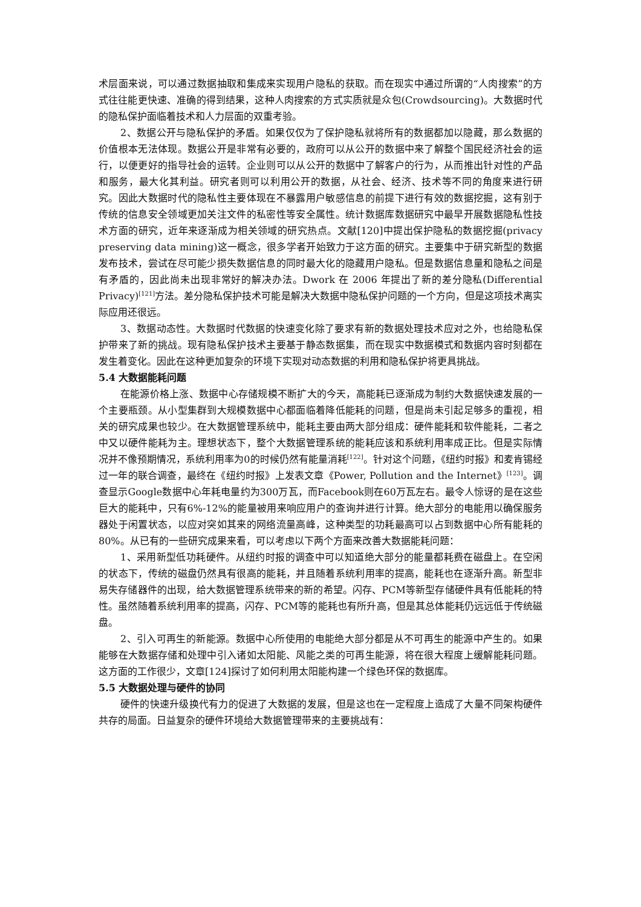术层面来说，可以通过数据抽取和集成来实现用户隐私的获取。而在现实中通过所谓的“人肉搜索”的方式往往能更快速、准确的得到结果，这种人肉搜索的方式实质就是众包(Crowdsourcing)。大数据时代的隐私保护面临着技术和人力层面的双重考验。
2、数据公开与隐私保护的矛盾。如果仅仅为了保护隐私就将所有的数据都加以隐藏，那么数据的价值根本无法体现。数据公开是非常有必要的，政府可以从公开的数据中来了解整个国民经济社会的运行，以便更好的指导社会的运转。企业则可以从公开的数据中了解客户的行为，从而推出针对性的产品和服务，最大化其利益。研究者则可以利用公开的数据，从社会、经济、技术等不同的角度来进行研究。因此大数据时代的隐私性主要体现在不暴露用户敏感信息的前提下进行有效的数据挖掘，这有别于传统的信息安全领域更加关注文件的私密性等安全属性。统计数据库数据研究中最早开展数据隐私性技术方面的研究，近年来逐渐成为相关领域的研究热点。文献[120]中提出保护隐私的数据挖掘(privacy preserving data mining)这一概念，很多学者开始致力于这方面的研究。主要集中于研究新型的数据发布技术，尝试在尽可能少损失数据信息的同时最大化的隐藏用户隐私。但是数据信息量和隐私之间是有矛盾的，因此尚未出现非常好的解决办法。Dwork 在 2006 年提出了新的差分隐私(Differential Privacy)<sup>[121]</sup>方法。差分隐私保护技术可能是解决大数据中隐私保护问题的一个方向，但是这项技术离实际应用还很远。
3、数据动态性。大数据时代数据的快速变化除了要求有新的数据处理技术应对之外，也给隐私保护带来了新的挑战。现有隐私保护技术主要基于静态数据集，而在现实中数据模式和数据内容时刻都在发生着变化。因此在这种更加复杂的环境下实现对动态数据的利用和隐私保护将更具挑战。
5.4 大数据能耗问题
在能源价格上涨、数据中心存储规模不断扩大的今天，高能耗已逐渐成为制约大数据快速发展的一个主要瓶颈。从小型集群到大规模数据中心都面临着降低能耗的问题，但是尚未引起足够多的重视，相关的研究成果也较少。在大数据管理系统中，能耗主要由两大部分组成：硬件能耗和软件能耗，二者之中又以硬件能耗为主。理想状态下，整个大数据管理系统的能耗应该和系统利用率成正比。但是实际情况并不像预期情况，系统利用率为0的时候仍然有能量消耗<sup>[122]</sup>。针对这个问题，《纽约时报》和麦肯锡经过一年的联合调查，最终在《纽约时报》上发表文章《Power, Pollution and the Internet》<sup>[123]</sup>。调查显示Google数据中心年耗电量约为300万瓦，而Facebook则在60万瓦左右。最令人惊讶的是在这些巨大的能耗中，只有6%-12%的能量被用来响应用户的查询并进行计算。绝大部分的电能用以确保服务器处于闲置状态，以应对突如其来的网络流量高峰，这种类型的功耗最高可以占到数据中心所有能耗的80%。从已有的一些研究成果来看，可以考虑以下两个方面来改善大数据能耗问题：
1、采用新型低功耗硬件。从纽约时报的调查中可以知道绝大部分的能量都耗费在磁盘上。在空闲的状态下，传统的磁盘仍然具有很高的能耗，并且随着系统利用率的提高，能耗也在逐渐升高。新型非易失存储器件的出现，给大数据管理系统带来的新的希望。闪存、PCM等新型存储硬件具有低能耗的特性。虽然随着系统利用率的提高，闪存、PCM等的能耗也有所升高，但是其总体能耗仍远远低于传统磁盘。
2、引入可再生的新能源。数据中心所使用的电能绝大部分都是从不可再生的能源中产生的。如果能够在大数据存储和处理中引入诸如太阳能、风能之类的可再生能源，将在很大程度上缓解能耗问题。这方面的工作很少，文章[124]探讨了如何利用太阳能构建一个绿色环保的数据库。
5.5 大数据处理与硬件的协同
硬件的快速升级换代有力的促进了大数据的发展，但是这也在一定程度上造成了大量不同架构硬件共存的局面。日益复杂的硬件环境给大数据管理带来的主要挑战有：